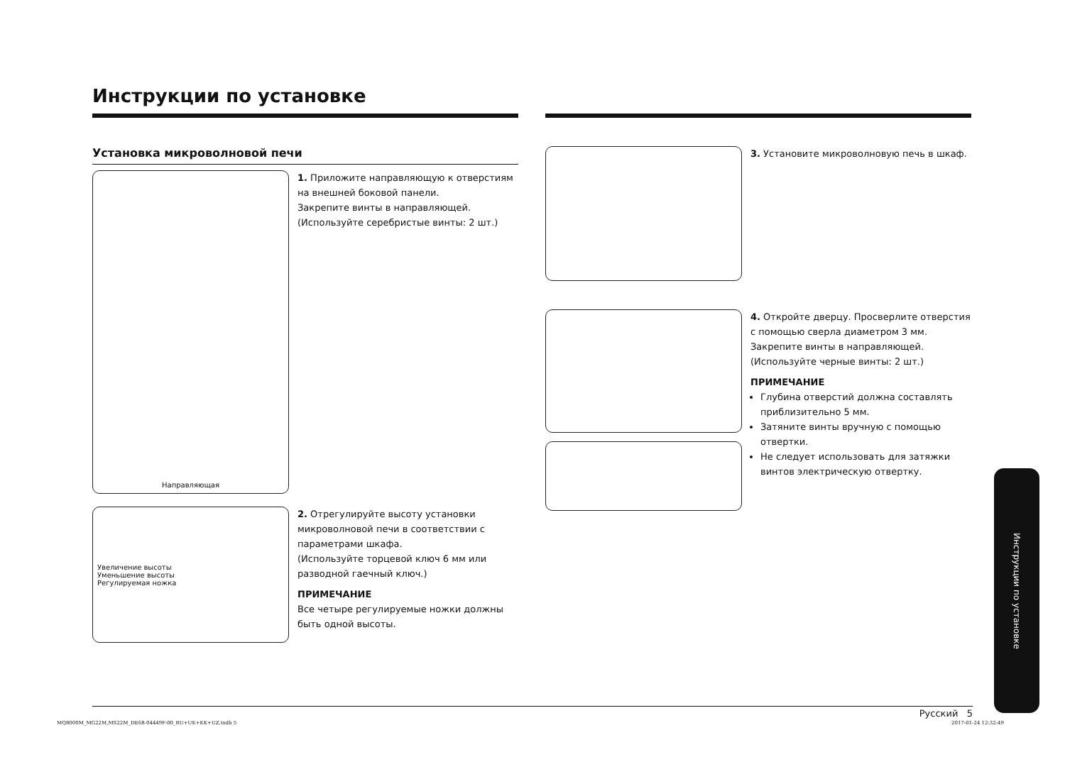Инструкции по установке
Установка микроволновой печи
Направляющая
1. Приложите направляющую к отверстиям на внешней боковой панели.
Закрепите винты в направляющей.
(Используйте серебристые винты: 2 шт.)
Увеличение высоты
Уменьшение высоты
Регулируемая ножка
2. Отрегулируйте высоту установки микроволновой печи в соответствии с параметрами шкафа.
(Используйте торцевой ключ 6 мм или разводной гаечный ключ.)
ПРИМЕЧАНИЕ
Все четыре регулируемые ножки должны быть одной высоты.
3. Установите микроволновую печь в шкаф.
4. Откройте дверцу. Просверлите отверстия с помощью сверла диаметром 3 мм.
Закрепите винты в направляющей.
(Используйте черные винты: 2 шт.)
ПРИМЕЧАНИЕ
Глубина отверстий должна составлять приблизительно 5 мм.
Затяните винты вручную с помощью отвертки.
Не следует использовать для затяжки винтов электрическую отвертку.
Инструкции по установке
Русский 5
MQ8000M_MG22M,MS22M_DE68-04449F-00_RU+UK+KK+UZ.indb 5
2017-01-24 12:32:49